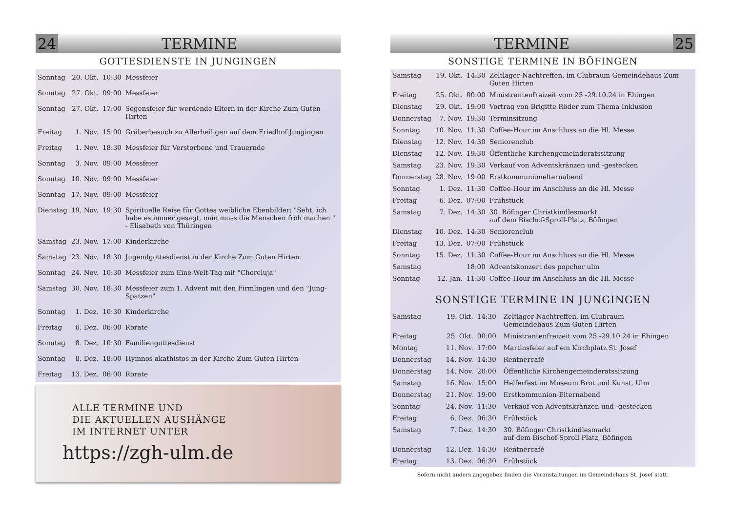24 TERMINE
GOTTESDIENSTE IN JUNGINGEN
| Sonntag | 20. Okt. | 10:30 | Messfeier |
| Sonntag | 27. Okt. | 09:00 | Messfeier |
| Sonntag | 27. Okt. | 17:00 | Segensfeier für werdende Eltern in der Kirche Zum Guten Hirten |
| Freitag | 1. Nov. | 15:00 | Gräberbesuch zu Allerheiligen auf dem Friedhof Jungingen |
| Freitag | 1. Nov. | 18:30 | Messfeier für Verstorbene und Trauernde |
| Sonntag | 3. Nov. | 09:00 | Messfeier |
| Sonntag | 10. Nov. | 09:00 | Messfeier |
| Sonntag | 17. Nov. | 09:00 | Messfeier |
| Dienstag | 19. Nov. | 19:30 | Spirituelle Reise für Gottes weibliche Ebenbilder: "Seht, ich habe es immer gesagt, man muss die Menschen froh machen." - Elisabeth von Thüringen |
| Samstag | 23. Nov. | 17:00 | Kinderkirche |
| Samstag | 23. Nov. | 18:30 | Jugendgottesdienst in der Kirche Zum Guten Hirten |
| Sonntag | 24. Nov. | 10:30 | Messfeier zum Eine-Welt-Tag mit "Choreluja" |
| Samstag | 30. Nov. | 18:30 | Messfeier zum 1. Advent mit den Firmlingen und den "Jung-Spatzen" |
| Sonntag | 1. Dez. | 10:30 | Kinderkirche |
| Freitag | 6. Dez. | 06:00 | Rorate |
| Sonntag | 8. Dez. | 10:30 | Familiengottesdienst |
| Sonntag | 8. Dez. | 18:00 | Hymnos akathistos in der Kirche Zum Guten Hirten |
| Freitag | 13. Dez. | 06:00 | Rorate |
ALLE TERMINE UND
DIE AKTUELLEN AUSHÄNGE
IM INTERNET UNTER
https://zgh-ulm.de
TERMINE 25
SONSTIGE TERMINE IN BÖFINGEN
| Samstag | 19. Okt. | 14:30 | Zeltlager-Nachtreffen, im Clubraum Gemeindehaus Zum Guten Hirten |
| Freitag | 25. Okt. | 00:00 | Ministrantenfreizeit vom 25.-29.10.24 in Ehingen |
| Dienstag | 29. Okt. | 19:00 | Vortrag von Brigitte Röder zum Thema Inklusion |
| Donnerstag | 7. Nov. | 19:30 | Terminsitzung |
| Sonntag | 10. Nov. | 11:30 | Coffee-Hour im Anschluss an die Hl. Messe |
| Dienstag | 12. Nov. | 14:30 | Seniorenclub |
| Dienstag | 12. Nov. | 19:30 | Öffentliche Kirchengemeinderatssitzung |
| Samstag | 23. Nov. | 19:30 | Verkauf von Adventskränzen und -gestecken |
| Donnerstag | 28. Nov. | 19:00 | Erstkommunionelternabend |
| Sonntag | 1. Dez. | 11:30 | Coffee-Hour im Anschluss an die Hl. Messe |
| Freitag | 6. Dez. | 07:00 | Frühstück |
| Samstag | 7. Dez. | 14:30 | 30. Böfinger Christkindlesmarkt auf dem Bischof-Sproll-Platz, Böfingen |
| Dienstag | 10. Dez. | 14:30 | Seniorenclub |
| Freitag | 13. Dez. | 07:00 | Frühstück |
| Sonntag | 15. Dez. | 11:30 | Coffee-Hour im Anschluss an die Hl. Messe |
| Samstag | | 18:00 | Adventskonzert des popchor ulm |
| Sonntag | 12. Jan. | 11:30 | Coffee-Hour im Anschluss an die Hl. Messe |
SONSTIGE TERMINE IN JUNGINGEN
| Samstag | 19. Okt. | 14:30 | Zeltlager-Nachtreffen, im Clubraum Gemeindehaus Zum Guten Hirten |
| Freitag | 25. Okt. | 00:00 | Ministrantenfreizeit vom 25.-29.10.24 in Ehingen |
| Montag | 11. Nov. | 17:00 | Martinsfeier auf em Kirchplatz St. Josef |
| Donnerstag | 14. Nov. | 14:30 | Rentnercafé |
| Donnerstag | 14. Nov. | 20:00 | Öffentliche Kirchengemeinderatssitzung |
| Samstag | 16. Nov. | 15:00 | Helferfest im Museum Brot und Kunst, Ulm |
| Donnerstag | 21. Nov. | 19:00 | Erstkommunion-Elternabend |
| Sonntag | 24. Nov. | 11:30 | Verkauf von Adventskränzen und -gestecken |
| Freitag | 6. Dez. | 06:30 | Frühstück |
| Samstag | 7. Dez. | 14:30 | 30. Böfinger Christkindlesmarkt auf dem Bischof-Sproll-Platz, Böfingen |
| Donnerstag | 12. Dez. | 14:30 | Rentnercafé |
| Freitag | 13. Dez. | 06:30 | Frühstück |
Sofern nicht anders angegeben finden die Veranstaltungen im Gemeindehaus St. Josef statt.